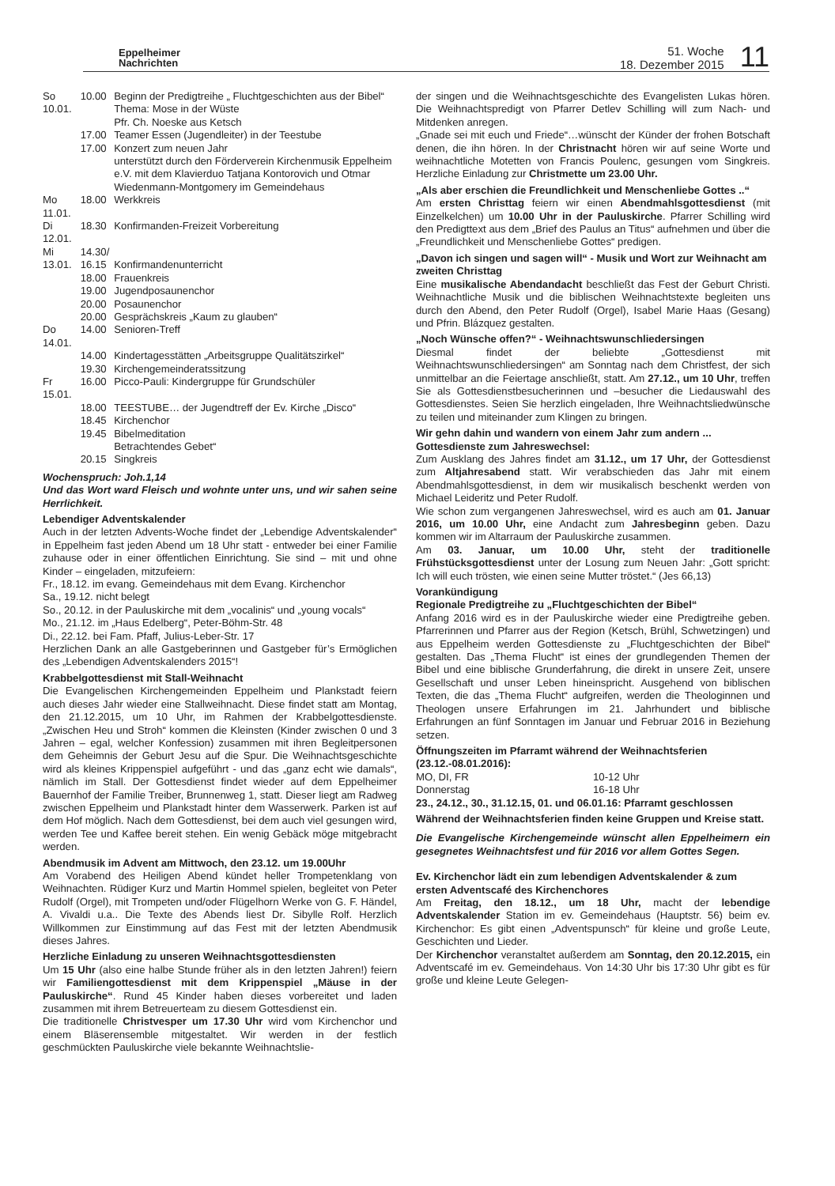Eppelheimer
Nachrichten
51. Woche
18. Dezember 2015
11
| So 10.01. | 10.00 | Beginn der Predigtreihe „ Fluchtgeschichten aus der Bibel“ Thema: Mose in der Wüste Pfr. Ch. Noeske aus Ketsch |
| | 17.00 | Teamer Essen (Jugendleiter) in der Teestube |
| | 17.00 | Konzert zum neuen Jahr unterstützt durch den Förderverein Kirchenmusik Eppelheim e.V. mit dem Klavierduo Tatjana Kontorovich und Otmar Wiedenmann-Montgomery im Gemeindehaus |
| Mo 11.01. | 18.00 | Werkkreis |
| Di 12.01. | 18.30 | Konfirmanden-Freizeit Vorbereitung |
| Mi 13.01. | 14.30/ 16.15 | Konfirmandenunterricht |
| | 18.00 | Frauenkreis |
| | 19.00 | Jugendposaunenchor |
| | 20.00 | Posaunenchor |
| | 20.00 | Gesprächskreis „Kaum zu glauben“ |
| Do 14.01. | 14.00 | Senioren-Treff |
| | 14.00 | Kindertagesstätten „Arbeitsgruppe Qualitätszirkel“ |
| | 19.30 | Kirchengemeinderatssitzung |
| Fr 15.01. | 16.00 | Picco-Pauli: Kindergruppe für Grundschüler |
| | 18.00 | TEESTUBE… der Jugendtreff der Ev. Kirche „Disco“ |
| | 18.45 | Kirchenchor |
| | 19.45 | Bibelmeditation Betrachtendes Gebet“ |
| | 20.15 | Singkreis |
Wochenspruch: Joh.1,14
Und das Wort ward Fleisch und wohnte unter uns, und wir sahen seine Herrlichkeit.
Lebendiger Adventskalender
Auch in der letzten Advents-Woche findet der „Lebendige Adventskalender“ in Eppelheim fast jeden Abend um 18 Uhr statt - entweder bei einer Familie zuhause oder in einer öffentlichen Einrichtung. Sie sind – mit und ohne Kinder – eingeladen, mitzufeiern:
Fr., 18.12. im evang. Gemeindehaus mit dem Evang. Kirchenchor
Sa., 19.12. nicht belegt
So., 20.12. in der Pauluskirche mit dem „vocalinis“ und „young vocals“
Mo., 21.12. im „Haus Edelberg“, Peter-Böhm-Str. 48
Di., 22.12. bei Fam. Pfaff, Julius-Leber-Str. 17
Herzlichen Dank an alle Gastgeberinnen und Gastgeber für’s Ermöglichen des „Lebendigen Adventskalenders 2015“!
Krabbelgottesdienst mit Stall-Weihnacht
Die Evangelischen Kirchengemeinden Eppelheim und Plankstadt feiern auch dieses Jahr wieder eine Stallweihnacht. Diese findet statt am Montag, den 21.12.2015, um 10 Uhr, im Rahmen der Krabbelgottesdienste. „Zwischen Heu und Stroh“ kommen die Kleinsten (Kinder zwischen 0 und 3 Jahren – egal, welcher Konfession) zusammen mit ihren Begleitpersonen dem Geheimnis der Geburt Jesu auf die Spur. Die Weihnachtsgeschichte wird als kleines Krippenspiel aufgeführt - und das „ganz echt wie damals“, nämlich im Stall. Der Gottesdienst findet wieder auf dem Eppelheimer Bauernhof der Familie Treiber, Brunnenweg 1, statt. Dieser liegt am Radweg zwischen Eppelheim und Plankstadt hinter dem Wasserwerk. Parken ist auf dem Hof möglich. Nach dem Gottesdienst, bei dem auch viel gesungen wird, werden Tee und Kaffee bereit stehen. Ein wenig Gebäck möge mitgebracht werden.
Abendmusik im Advent am Mittwoch, den 23.12. um 19.00Uhr
Am Vorabend des Heiligen Abend kündet heller Trompetenklang von Weihnachten. Rüdiger Kurz und Martin Hommel spielen, begleitet von Peter Rudolf (Orgel), mit Trompeten und/oder Flügelhorn Werke von G. F. Händel, A. Vivaldi u.a.. Die Texte des Abends liest Dr. Sibylle Rolf. Herzlich Willkommen zur Einstimmung auf das Fest mit der letzten Abendmusik dieses Jahres.
Herzliche Einladung zu unseren Weihnachtsgottesdiensten
Um 15 Uhr (also eine halbe Stunde früher als in den letzten Jahren!) feiern wir Familiengottesdienst mit dem Krippenspiel „Mäuse in der Pauluskirche“. Rund 45 Kinder haben dieses vorbereitet und laden zusammen mit ihrem Betreuerteam zu diesem Gottesdienst ein.
Die traditionelle Christvesper um 17.30 Uhr wird vom Kirchenchor und einem Bläserensemble mitgestaltet. Wir werden in der festlich geschmückten Pauluskirche viele bekannte Weihnachtslie-
der singen und die Weihnachtsgeschichte des Evangelisten Lukas hören. Die Weihnachtspredigt von Pfarrer Detlev Schilling will zum Nach- und Mitdenken anregen.
„Gnade sei mit euch und Friede“…wünscht der Künder der frohen Botschaft denen, die ihn hören. In der Christnacht hören wir auf seine Worte und weihnachtliche Motetten von Francis Poulenc, gesungen vom Singkreis. Herzliche Einladung zur Christmette um 23.00 Uhr.
„Als aber erschien die Freundlichkeit und Menschenliebe Gottes ..“
Am ersten Christtag feiern wir einen Abendmahlsgottesdienst (mit Einzelkelchen) um 10.00 Uhr in der Pauluskirche. Pfarrer Schilling wird den Predigttext aus dem „Brief des Paulus an Titus“ aufnehmen und über die „Freundlichkeit und Menschenliebe Gottes“ predigen.
„Davon ich singen und sagen will“ - Musik und Wort zur Weihnacht am zweiten Christtag
Eine musikalische Abendandacht beschließt das Fest der Geburt Christi. Weihnachtliche Musik und die biblischen Weihnachtstexte begleiten uns durch den Abend, den Peter Rudolf (Orgel), Isabel Marie Haas (Gesang) und Pfrin. Blázquez gestalten.
„Noch Wünsche offen?“ - Weihnachtswunschliedersingen
Diesmal findet der beliebte „Gottesdienst mit Weihnachtswunschliedersingen“ am Sonntag nach dem Christfest, der sich unmittelbar an die Feiertage anschließt, statt. Am 27.12., um 10 Uhr, treffen Sie als Gottesdienstbesucherinnen und –besucher die Liedauswahl des Gottesdienstes. Seien Sie herzlich eingeladen, Ihre Weihnachtsliedwünsche zu teilen und miteinander zum Klingen zu bringen.
Wir gehn dahin und wandern von einem Jahr zum andern ...
Gottesdienste zum Jahreswechsel:
Zum Ausklang des Jahres findet am 31.12., um 17 Uhr, der Gottesdienst zum Altjahresabend statt. Wir verabschieden das Jahr mit einem Abendmahlsgottesdienst, in dem wir musikalisch beschenkt werden von Michael Leideritz und Peter Rudolf.
Wie schon zum vergangenen Jahreswechsel, wird es auch am 01. Januar 2016, um 10.00 Uhr, eine Andacht zum Jahresbeginn geben. Dazu kommen wir im Altarraum der Pauluskirche zusammen.
Am 03. Januar, um 10.00 Uhr, steht der traditionelle Frühstücksgottesdienst unter der Losung zum Neuen Jahr: „Gott spricht: Ich will euch trösten, wie einen seine Mutter tröstet.“ (Jes 66,13)
Vorankündigung
Regionale Predigtreihe zu „Fluchtgeschichten der Bibel“
Anfang 2016 wird es in der Pauluskirche wieder eine Predigtreihe geben. Pfarrerinnen und Pfarrer aus der Region (Ketsch, Brühl, Schwetzingen) und aus Eppelheim werden Gottesdienste zu „Fluchtgeschichten der Bibel“ gestalten. Das „Thema Flucht“ ist eines der grundlegenden Themen der Bibel und eine biblische Grunderfahrung, die direkt in unsere Zeit, unsere Gesellschaft und unser Leben hineinspricht. Ausgehend von biblischen Texten, die das „Thema Flucht“ aufgreifen, werden die Theologinnen und Theologen unsere Erfahrungen im 21. Jahrhundert und biblische Erfahrungen an fünf Sonntagen im Januar und Februar 2016 in Beziehung setzen.
Öffnungszeiten im Pfarramt während der Weihnachtsferien (23.12.-08.01.2016):
| MO, DI, FR | 10-12 Uhr |
| Donnerstag | 16-18 Uhr |
23., 24.12., 30., 31.12.15, 01. und 06.01.16: Pfarramt geschlossen
Während der Weihnachtsferien finden keine Gruppen und Kreise statt.
Die Evangelische Kirchengemeinde wünscht allen Eppelheimern ein gesegnetes Weihnachtsfest und für 2016 vor allem Gottes Segen.
Ev. Kirchenchor lädt ein zum lebendigen Adventskalender & zum ersten Adventscafé des Kirchenchores
Am Freitag, den 18.12., um 18 Uhr, macht der lebendige Adventskalender Station im ev. Gemeindehaus (Hauptstr. 56) beim ev. Kirchenchor: Es gibt einen „Adventspunsch“ für kleine und große Leute, Geschichten und Lieder.
Der Kirchenchor veranstaltet außerdem am Sonntag, den 20.12.2015, ein Adventscafé im ev. Gemeindehaus. Von 14:30 Uhr bis 17:30 Uhr gibt es für große und kleine Leute Gelegen-